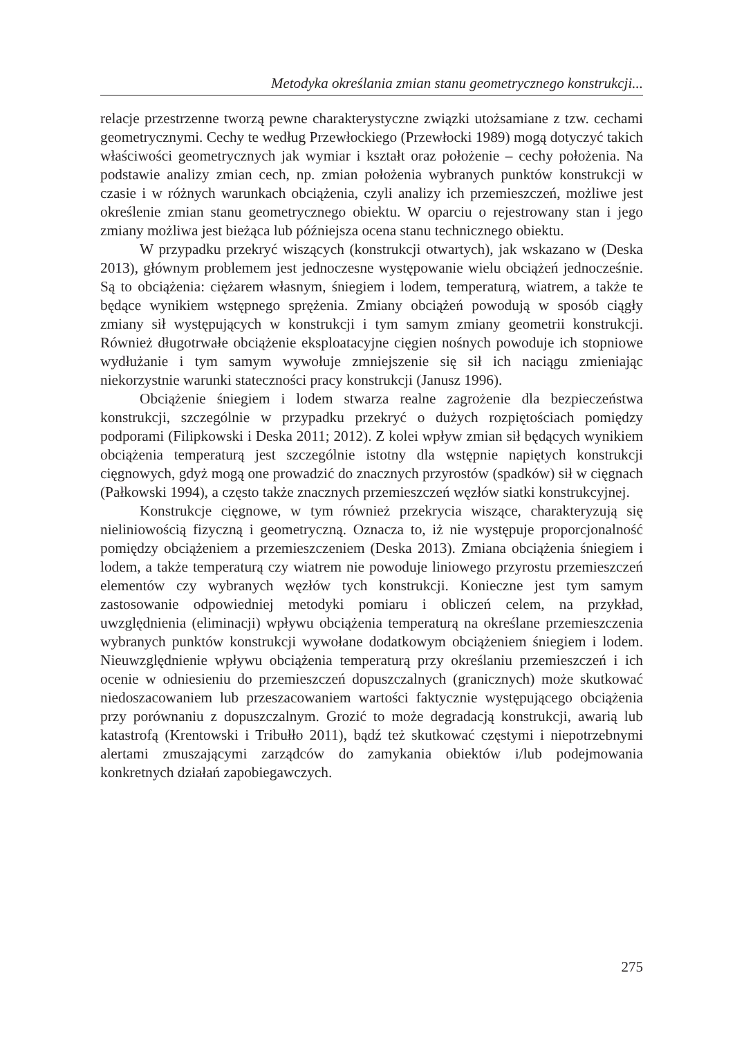Metodyka określania zmian stanu geometrycznego konstrukcji...
relacje przestrzenne tworzą pewne charakterystyczne związki utożsamiane z tzw. cechami geometrycznymi. Cechy te według Przewłockiego (Przewłocki 1989) mogą dotyczyć takich właściwości geometrycznych jak wymiar i kształt oraz położenie – cechy położenia. Na podstawie analizy zmian cech, np. zmian położenia wybranych punktów konstrukcji w czasie i w różnych warunkach obciążenia, czyli analizy ich przemieszczeń, możliwe jest określenie zmian stanu geometrycznego obiektu. W oparciu o rejestrowany stan i jego zmiany możliwa jest bieżąca lub późniejsza ocena stanu technicznego obiektu.
W przypadku przekryć wiszących (konstrukcji otwartych), jak wskazano w (Deska 2013), głównym problemem jest jednoczesne występowanie wielu obciążeń jednocześnie. Są to obciążenia: ciężarem własnym, śniegiem i lodem, temperaturą, wiatrem, a także te będące wynikiem wstępnego sprężenia. Zmiany obciążeń powodują w sposób ciągły zmiany sił występujących w konstrukcji i tym samym zmiany geometrii konstrukcji. Również długotrwałe obciążenie eksploatacyjne cięgien nośnych powoduje ich stopniowe wydłużanie i tym samym wywołuje zmniejszenie się sił ich naciągu zmieniając niekorzystnie warunki stateczności pracy konstrukcji (Janusz 1996).
Obciążenie śniegiem i lodem stwarza realne zagrożenie dla bezpieczeństwa konstrukcji, szczególnie w przypadku przekryć o dużych rozpiętościach pomiędzy podporami (Filipkowski i Deska 2011; 2012). Z kolei wpływ zmian sił będących wynikiem obciążenia temperaturą jest szczególnie istotny dla wstępnie napiętych konstrukcji cięgnowych, gdyż mogą one prowadzić do znacznych przyrostów (spadków) sił w cięgnach (Pałkowski 1994), a często także znacznych przemieszczeń węzłów siatki konstrukcyjnej.
Konstrukcje cięgnowe, w tym również przekrycia wiszące, charakteryzują się nieliniowością fizyczną i geometryczną. Oznacza to, iż nie występuje proporcjonalność pomiędzy obciążeniem a przemieszczeniem (Deska 2013). Zmiana obciążenia śniegiem i lodem, a także temperaturą czy wiatrem nie powoduje liniowego przyrostu przemieszczeń elementów czy wybranych węzłów tych konstrukcji. Konieczne jest tym samym zastosowanie odpowiedniej metodyki pomiaru i obliczeń celem, na przykład, uwzględnienia (eliminacji) wpływu obciążenia temperaturą na określane przemieszczenia wybranych punktów konstrukcji wywołane dodatkowym obciążeniem śniegiem i lodem. Nieuwzględnienie wpływu obciążenia temperaturą przy określaniu przemieszczeń i ich ocenie w odniesieniu do przemieszczeń dopuszczalnych (granicznych) może skutkować niedoszacowaniem lub przeszacowaniem wartości faktycznie występującego obciążenia przy porównaniu z dopuszczalnym. Grozić to może degradacją konstrukcji, awarią lub katastrofą (Krentowski i Tribułło 2011), bądź też skutkować częstymi i niepotrzebnymi alertami zmuszającymi zarządców do zamykania obiektów i/lub podejmowania konkretnych działań zapobiegawczych.
275